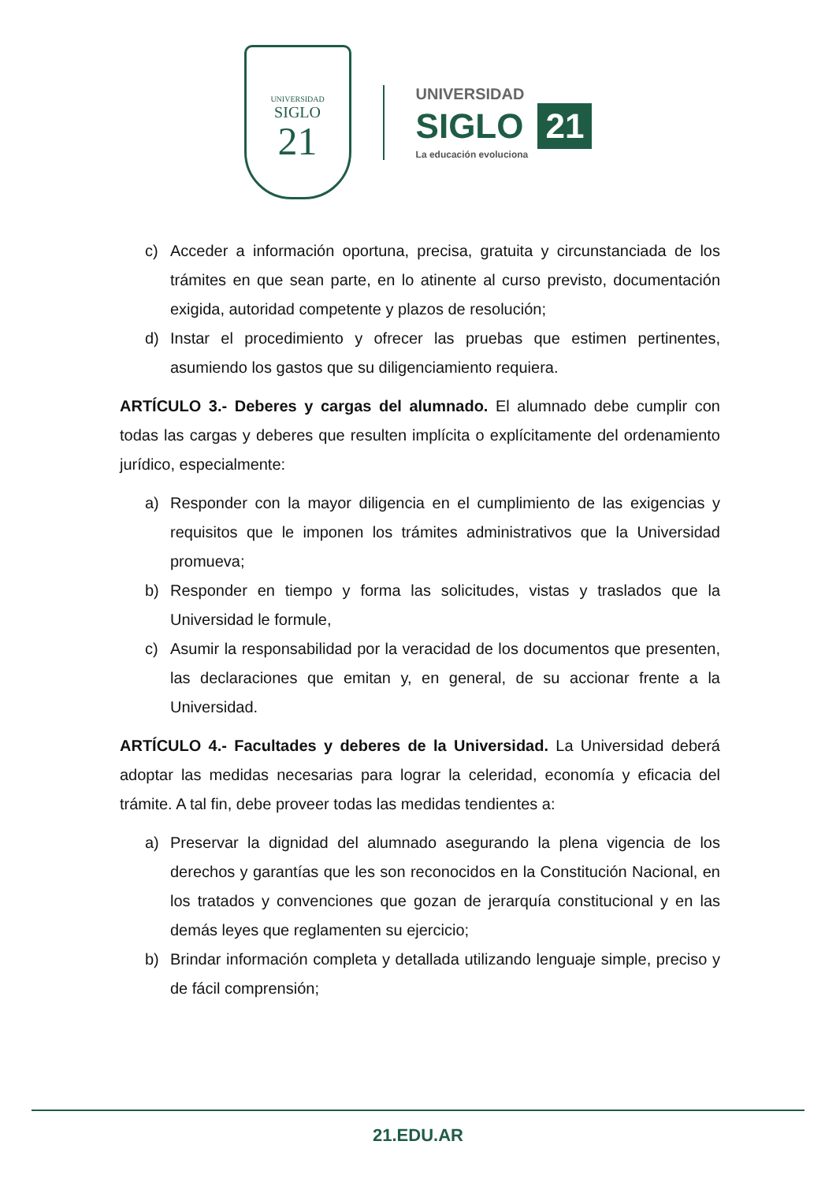UNIVERSIDAD
SIGLO
21
UNIVERSIDAD
SIGLO 21
La educación evoluciona
c) Acceder a información oportuna, precisa, gratuita y circunstanciada de los trámites en que sean parte, en lo atinente al curso previsto, documentación exigida, autoridad competente y plazos de resolución;
d) Instar el procedimiento y ofrecer las pruebas que estimen pertinentes, asumiendo los gastos que su diligenciamiento requiera.
ARTÍCULO 3.- Deberes y cargas del alumnado. El alumnado debe cumplir con todas las cargas y deberes que resulten implícita o explícitamente del ordenamiento jurídico, especialmente:
a) Responder con la mayor diligencia en el cumplimiento de las exigencias y requisitos que le imponen los trámites administrativos que la Universidad promueva;
b) Responder en tiempo y forma las solicitudes, vistas y traslados que la Universidad le formule,
c) Asumir la responsabilidad por la veracidad de los documentos que presenten, las declaraciones que emitan y, en general, de su accionar frente a la Universidad.
ARTÍCULO 4.- Facultades y deberes de la Universidad. La Universidad deberá adoptar las medidas necesarias para lograr la celeridad, economía y eficacia del trámite. A tal fin, debe proveer todas las medidas tendientes a:
a) Preservar la dignidad del alumnado asegurando la plena vigencia de los derechos y garantías que les son reconocidos en la Constitución Nacional, en los tratados y convenciones que gozan de jerarquía constitucional y en las demás leyes que reglamenten su ejercicio;
b) Brindar información completa y detallada utilizando lenguaje simple, preciso y de fácil comprensión;
21.EDU.AR